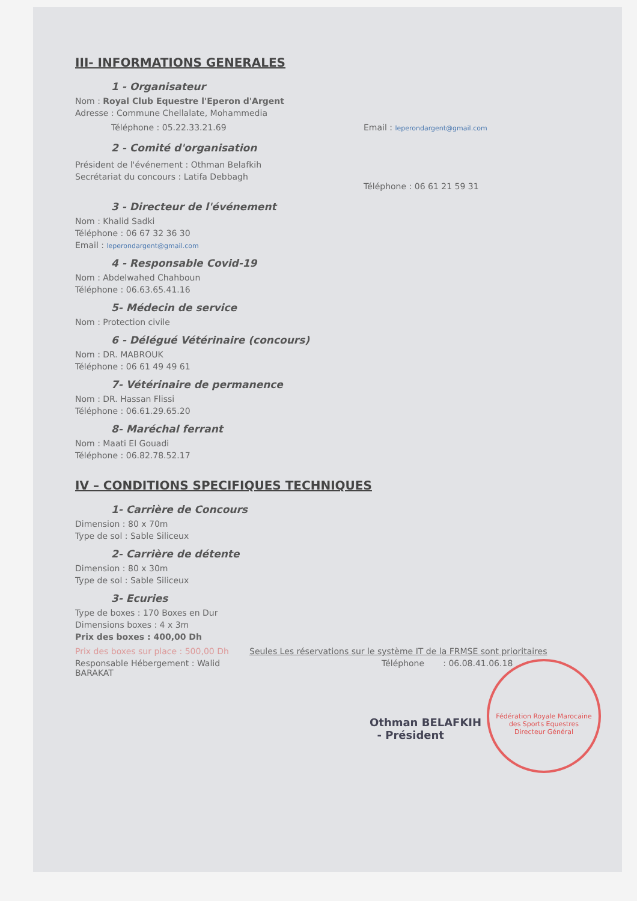III- INFORMATIONS GENERALES
1 - Organisateur
Nom : Royal Club Equestre l'Eperon d'Argent
Adresse : Commune Chellalate, Mohammedia
Téléphone : 05.22.33.21.69 Email : leperondargent@gmail.com
2 - Comité d'organisation
Président de l'événement : Othman Belafkih
Secrétariat du concours : Latifa Debbagh
Téléphone : 06 61 21 59 31
3 - Directeur de l'événement
Nom : Khalid Sadki
Téléphone : 06 67 32 36 30
Email : leperondargent@gmail.com
4 - Responsable Covid-19
Nom : Abdelwahed Chahboun
Téléphone : 06.63.65.41.16
5- Médecin de service
Nom : Protection civile
6 - Délégué Vétérinaire (concours)
Nom : DR. MABROUK
Téléphone : 06 61 49 49 61
7- Vétérinaire de permanence
Nom : DR. Hassan Flissi
Téléphone : 06.61.29.65.20
8- Maréchal ferrant
Nom : Maati El Gouadi
Téléphone : 06.82.78.52.17
IV – CONDITIONS SPECIFIQUES TECHNIQUES
1- Carrière de Concours
Dimension : 80 x 70m
Type de sol : Sable Siliceux
2- Carrière de détente
Dimension : 80 x 30m
Type de sol : Sable Siliceux
3- Ecuries
Type de boxes : 170 Boxes en Dur
Dimensions boxes : 4 x 3m
Prix des boxes : 400,00 Dh
Prix des boxes sur place : 500,00 Dh
Responsable Hébergement : Walid BARAKAT
Seules Les réservations sur le système IT de la FRMSE sont prioritaires
Téléphone : 06.08.41.06.18
Othman BELAFKIH
- Président
Fédération Royale Marocaine des Sports Equestres
Directeur Général